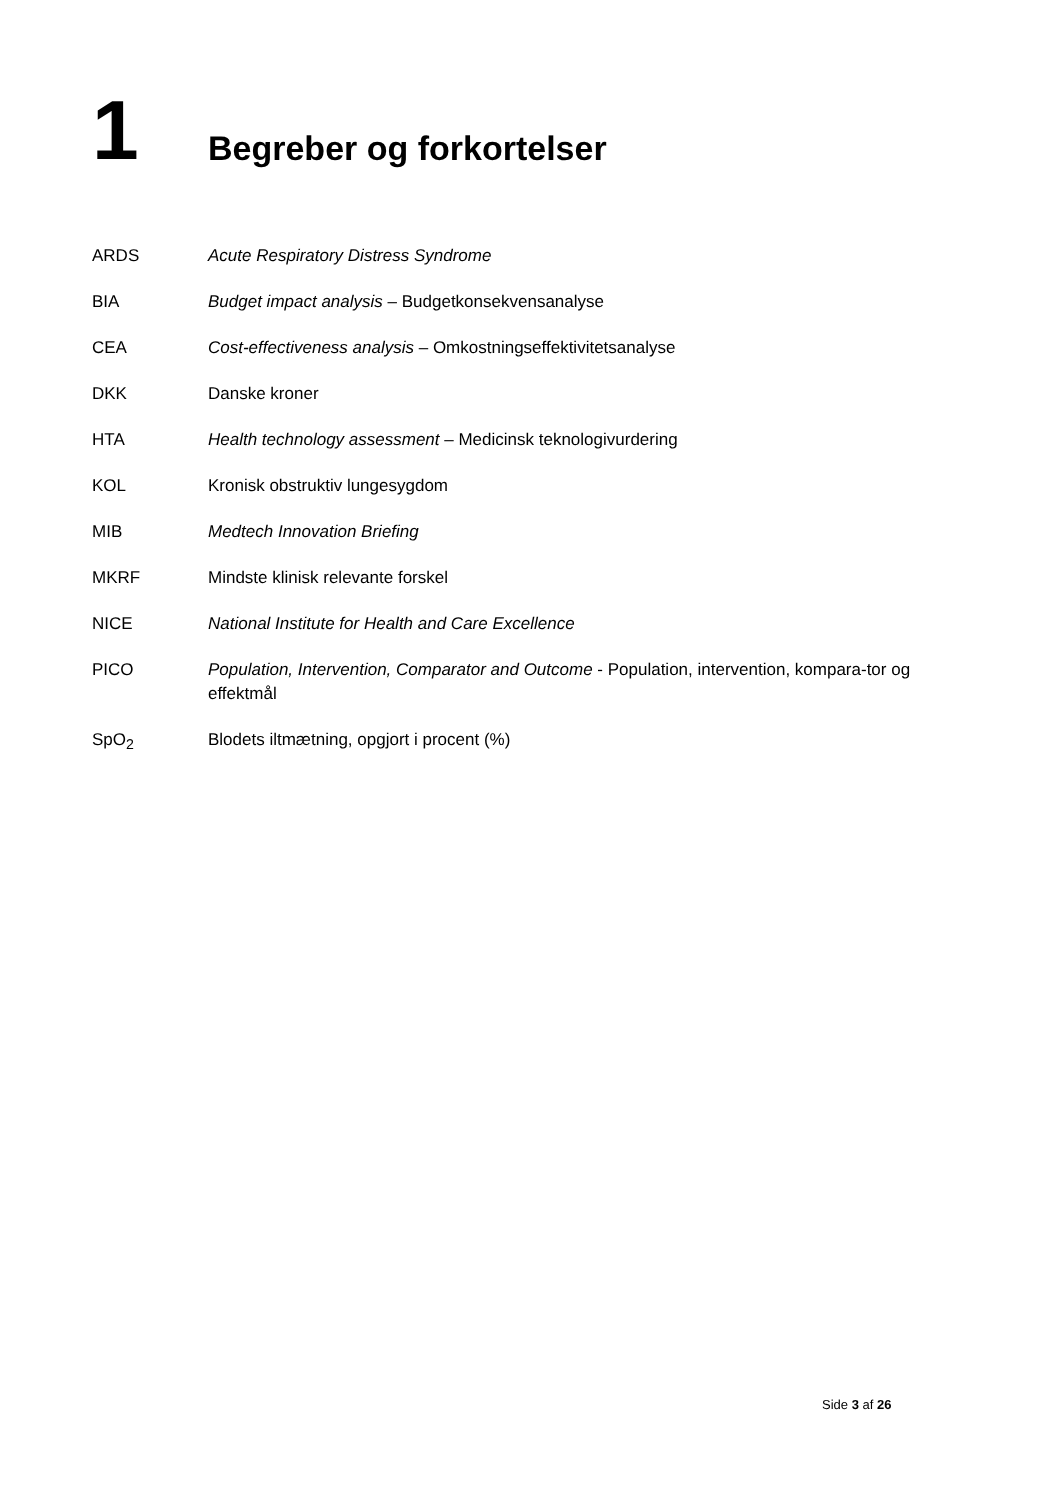1
Begreber og forkortelser
ARDS Acute Respiratory Distress Syndrome
BIA Budget impact analysis – Budgetkonsekvensanalyse
CEA Cost-effectiveness analysis – Omkostningseffektivitetsanalyse
DKK Danske kroner
HTA Health technology assessment – Medicinsk teknologivurdering
KOL Kronisk obstruktiv lungesygdom
MIB Medtech Innovation Briefing
MKRF Mindste klinisk relevante forskel
NICE National Institute for Health and Care Excellence
PICO Population, Intervention, Comparator and Outcome - Population, intervention, kompara-tor og effektmål
SpO<sub>2</sub> Blodets iltmætning, opgjort i procent (%)
Side 3 af 26